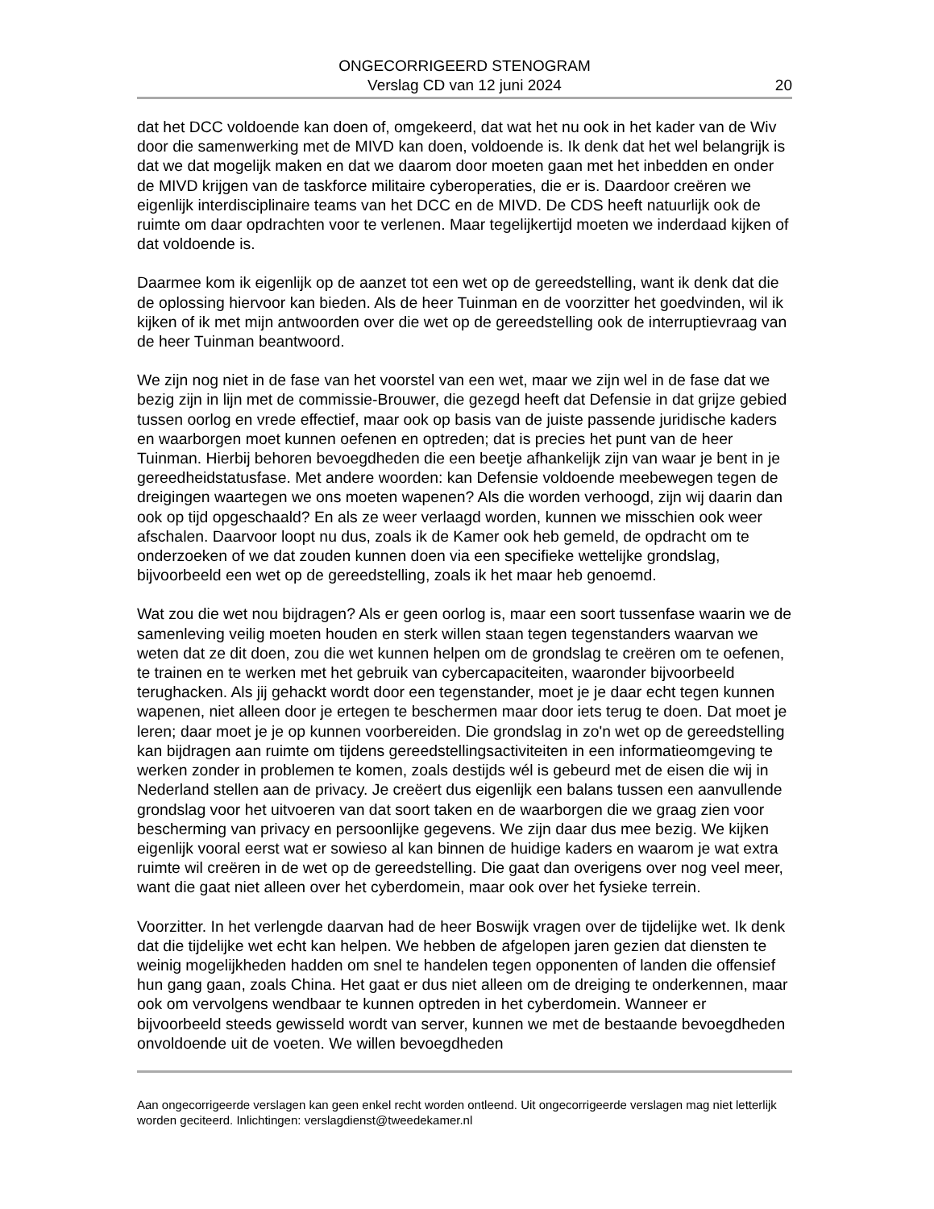ONGECORRIGEERD STENOGRAM
Verslag CD van 12 juni 2024
20
dat het DCC voldoende kan doen of, omgekeerd, dat wat het nu ook in het kader van de Wiv door die samenwerking met de MIVD kan doen, voldoende is. Ik denk dat het wel belangrijk is dat we dat mogelijk maken en dat we daarom door moeten gaan met het inbedden en onder de MIVD krijgen van de taskforce militaire cyberoperaties, die er is. Daardoor creëren we eigenlijk interdisciplinaire teams van het DCC en de MIVD. De CDS heeft natuurlijk ook de ruimte om daar opdrachten voor te verlenen. Maar tegelijkertijd moeten we inderdaad kijken of dat voldoende is.
Daarmee kom ik eigenlijk op de aanzet tot een wet op de gereedstelling, want ik denk dat die de oplossing hiervoor kan bieden. Als de heer Tuinman en de voorzitter het goedvinden, wil ik kijken of ik met mijn antwoorden over die wet op de gereedstelling ook de interruptievraag van de heer Tuinman beantwoord.
We zijn nog niet in de fase van het voorstel van een wet, maar we zijn wel in de fase dat we bezig zijn in lijn met de commissie-Brouwer, die gezegd heeft dat Defensie in dat grijze gebied tussen oorlog en vrede effectief, maar ook op basis van de juiste passende juridische kaders en waarborgen moet kunnen oefenen en optreden; dat is precies het punt van de heer Tuinman. Hierbij behoren bevoegdheden die een beetje afhankelijk zijn van waar je bent in je gereedheidstatusfase. Met andere woorden: kan Defensie voldoende meebewegen tegen de dreigingen waartegen we ons moeten wapenen? Als die worden verhoogd, zijn wij daarin dan ook op tijd opgeschaald? En als ze weer verlaagd worden, kunnen we misschien ook weer afschalen. Daarvoor loopt nu dus, zoals ik de Kamer ook heb gemeld, de opdracht om te onderzoeken of we dat zouden kunnen doen via een specifieke wettelijke grondslag, bijvoorbeeld een wet op de gereedstelling, zoals ik het maar heb genoemd.
Wat zou die wet nou bijdragen? Als er geen oorlog is, maar een soort tussenfase waarin we de samenleving veilig moeten houden en sterk willen staan tegen tegenstanders waarvan we weten dat ze dit doen, zou die wet kunnen helpen om de grondslag te creëren om te oefenen, te trainen en te werken met het gebruik van cybercapaciteiten, waaronder bijvoorbeeld terughacken. Als jij gehackt wordt door een tegenstander, moet je je daar echt tegen kunnen wapenen, niet alleen door je ertegen te beschermen maar door iets terug te doen. Dat moet je leren; daar moet je je op kunnen voorbereiden. Die grondslag in zo'n wet op de gereedstelling kan bijdragen aan ruimte om tijdens gereedstellingsactiviteiten in een informatieomgeving te werken zonder in problemen te komen, zoals destijds wél is gebeurd met de eisen die wij in Nederland stellen aan de privacy. Je creëert dus eigenlijk een balans tussen een aanvullende grondslag voor het uitvoeren van dat soort taken en de waarborgen die we graag zien voor bescherming van privacy en persoonlijke gegevens. We zijn daar dus mee bezig. We kijken eigenlijk vooral eerst wat er sowieso al kan binnen de huidige kaders en waarom je wat extra ruimte wil creëren in de wet op de gereedstelling. Die gaat dan overigens over nog veel meer, want die gaat niet alleen over het cyberdomein, maar ook over het fysieke terrein.
Voorzitter. In het verlengde daarvan had de heer Boswijk vragen over de tijdelijke wet. Ik denk dat die tijdelijke wet echt kan helpen. We hebben de afgelopen jaren gezien dat diensten te weinig mogelijkheden hadden om snel te handelen tegen opponenten of landen die offensief hun gang gaan, zoals China. Het gaat er dus niet alleen om de dreiging te onderkennen, maar ook om vervolgens wendbaar te kunnen optreden in het cyberdomein. Wanneer er bijvoorbeeld steeds gewisseld wordt van server, kunnen we met de bestaande bevoegdheden onvoldoende uit de voeten. We willen bevoegdheden
Aan ongecorrigeerde verslagen kan geen enkel recht worden ontleend. Uit ongecorrigeerde verslagen mag niet letterlijk worden geciteerd. Inlichtingen: verslagdienst@tweedekamer.nl